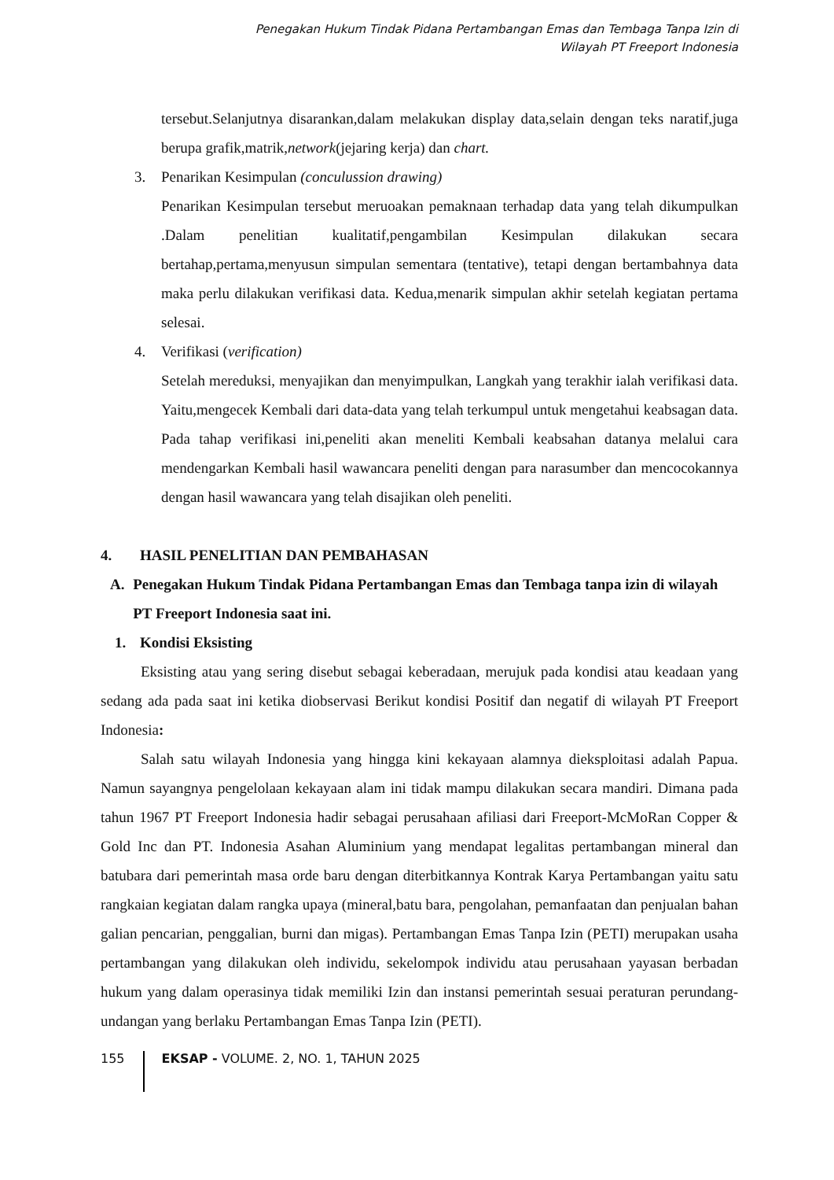Penegakan Hukum Tindak Pidana Pertambangan Emas dan Tembaga Tanpa Izin di
Wilayah PT Freeport Indonesia
tersebut.Selanjutnya disarankan,dalam melakukan display data,selain dengan teks naratif,juga berupa grafik,matrik,network(jejaring kerja) dan chart.
3. Penarikan Kesimpulan (conculussion drawing)
Penarikan Kesimpulan tersebut meruoakan pemaknaan terhadap data yang telah dikumpulkan .Dalam penelitian kualitatif,pengambilan Kesimpulan dilakukan secara bertahap,pertama,menyusun simpulan sementara (tentative), tetapi dengan bertambahnya data maka perlu dilakukan verifikasi data. Kedua,menarik simpulan akhir setelah kegiatan pertama selesai.
4. Verifikasi (verification)
Setelah mereduksi, menyajikan dan menyimpulkan, Langkah yang terakhir ialah verifikasi data. Yaitu,mengecek Kembali dari data-data yang telah terkumpul untuk mengetahui keabsagan data. Pada tahap verifikasi ini,peneliti akan meneliti Kembali keabsahan datanya melalui cara mendengarkan Kembali hasil wawancara peneliti dengan para narasumber dan mencocokannya dengan hasil wawancara yang telah disajikan oleh peneliti.
4. HASIL PENELITIAN DAN PEMBAHASAN
A. Penegakan Hukum Tindak Pidana Pertambangan Emas dan Tembaga tanpa izin di wilayah PT Freeport Indonesia saat ini.
1. Kondisi Eksisting
Eksisting atau yang sering disebut sebagai keberadaan, merujuk pada kondisi atau keadaan yang sedang ada pada saat ini ketika diobservasi Berikut kondisi Positif dan negatif di wilayah PT Freeport Indonesia:
Salah satu wilayah Indonesia yang hingga kini kekayaan alamnya dieksploitasi adalah Papua. Namun sayangnya pengelolaan kekayaan alam ini tidak mampu dilakukan secara mandiri. Dimana pada tahun 1967 PT Freeport Indonesia hadir sebagai perusahaan afiliasi dari Freeport-McMoRan Copper & Gold Inc dan PT. Indonesia Asahan Aluminium yang mendapat legalitas pertambangan mineral dan batubara dari pemerintah masa orde baru dengan diterbitkannya Kontrak Karya Pertambangan yaitu satu rangkaian kegiatan dalam rangka upaya (mineral,batu bara, pengolahan, pemanfaatan dan penjualan bahan galian pencarian, penggalian, burni dan migas). Pertambangan Emas Tanpa Izin (PETI) merupakan usaha pertambangan yang dilakukan oleh individu, sekelompok individu atau perusahaan yayasan berbadan hukum yang dalam operasinya tidak memiliki Izin dan instansi pemerintah sesuai peraturan perundang-undangan yang berlaku Pertambangan Emas Tanpa Izin (PETI).
155 EKSAP - VOLUME. 2, NO. 1, TAHUN 2025